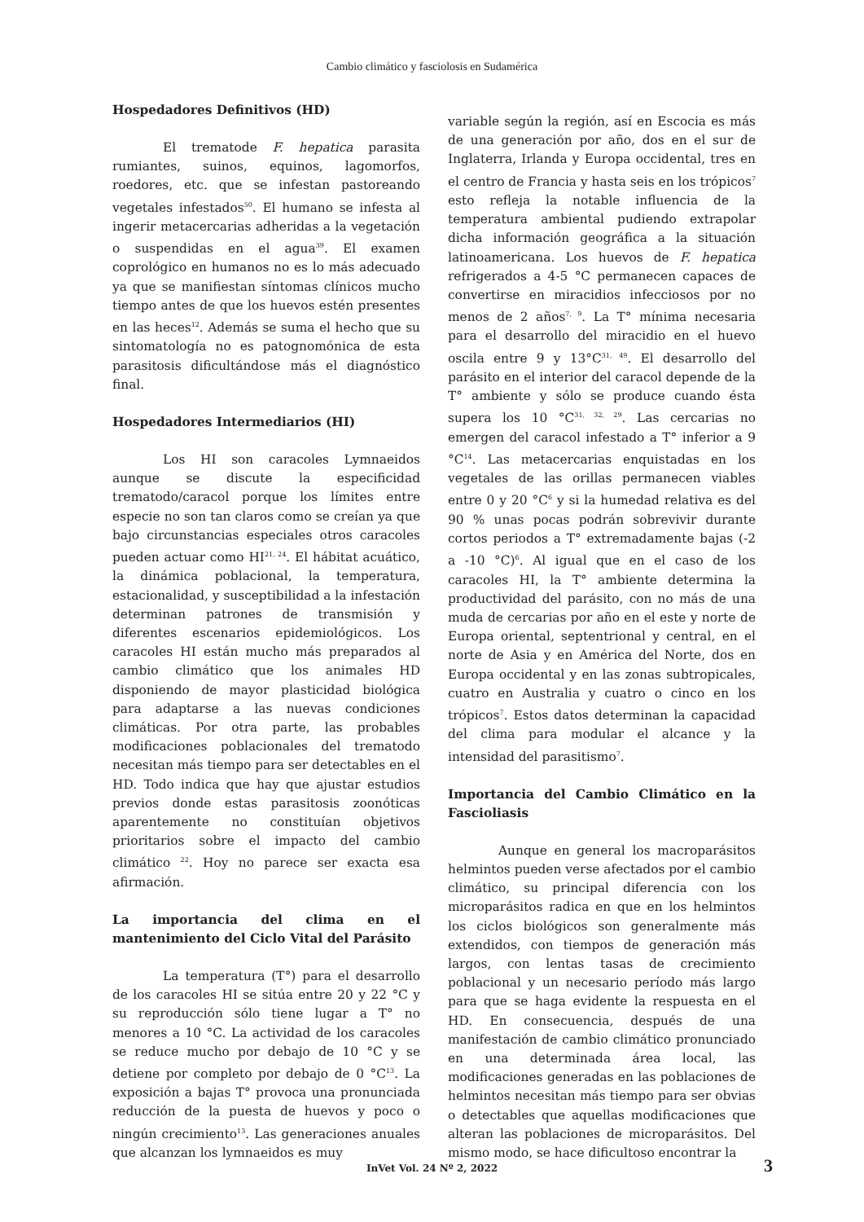Cambio climático y fasciolosis en Sudamérica
Hospedadores Definitivos (HD)
El trematode F. hepatica parasita rumiantes, suinos, equinos, lagomorfos, roedores, etc. que se infestan pastoreando vegetales infestados<sup>50</sup>. El humano se infesta al ingerir metacercarias adheridas a la vegetación o suspendidas en el agua<sup>39</sup>. El examen coprológico en humanos no es lo más adecuado ya que se manifiestan síntomas clínicos mucho tiempo antes de que los huevos estén presentes en las heces<sup>12</sup>. Además se suma el hecho que su sintomatología no es patognomónica de esta parasitosis dificultándose más el diagnóstico final.
Hospedadores Intermediarios (HI)
Los HI son caracoles Lymnaeidos aunque se discute la especificidad trematodo/caracol porque los límites entre especie no son tan claros como se creían ya que bajo circunstancias especiales otros caracoles pueden actuar como HI<sup>21, 24</sup>. El hábitat acuático, la dinámica poblacional, la temperatura, estacionalidad, y susceptibilidad a la infestación determinan patrones de transmisión y diferentes escenarios epidemiológicos. Los caracoles HI están mucho más preparados al cambio climático que los animales HD disponiendo de mayor plasticidad biológica para adaptarse a las nuevas condiciones climáticas. Por otra parte, las probables modificaciones poblacionales del trematodo necesitan más tiempo para ser detectables en el HD. Todo indica que hay que ajustar estudios previos donde estas parasitosis zoonóticas aparentemente no constituían objetivos prioritarios sobre el impacto del cambio climático <sup>22</sup>. Hoy no parece ser exacta esa afirmación.
La importancia del clima en el mantenimiento del Ciclo Vital del Parásito
La temperatura (T°) para el desarrollo de los caracoles HI se sitúa entre 20 y 22 °C y su reproducción sólo tiene lugar a T° no menores a 10 °C. La actividad de los caracoles se reduce mucho por debajo de 10 °C y se detiene por completo por debajo de 0 °C<sup>13</sup>. La exposición a bajas T° provoca una pronunciada reducción de la puesta de huevos y poco o ningún crecimiento<sup>13</sup>. Las generaciones anuales que alcanzan los lymnaeidos es muy
variable según la región, así en Escocia es más de una generación por año, dos en el sur de Inglaterra, Irlanda y Europa occidental, tres en el centro de Francia y hasta seis en los trópicos<sup>7</sup> esto refleja la notable influencia de la temperatura ambiental pudiendo extrapolar dicha información geográfica a la situación latinoamericana. Los huevos de F. hepatica refrigerados a 4-5 °C permanecen capaces de convertirse en miracidios infecciosos por no menos de 2 años<sup>7, 9</sup>. La T° mínima necesaria para el desarrollo del miracidio en el huevo oscila entre 9 y 13°C<sup>31, 49</sup>. El desarrollo del parásito en el interior del caracol depende de la T° ambiente y sólo se produce cuando ésta supera los 10 °C<sup>31, 32, 29</sup>. Las cercarias no emergen del caracol infestado a T° inferior a 9 °C<sup>14</sup>. Las metacercarias enquistadas en los vegetales de las orillas permanecen viables entre 0 y 20 °C<sup>6</sup> y si la humedad relativa es del 90 % unas pocas podrán sobrevivir durante cortos periodos a T° extremadamente bajas (-2 a -10 °C)<sup>6</sup>. Al igual que en el caso de los caracoles HI, la T° ambiente determina la productividad del parásito, con no más de una muda de cercarias por año en el este y norte de Europa oriental, septentrional y central, en el norte de Asia y en América del Norte, dos en Europa occidental y en las zonas subtropicales, cuatro en Australia y cuatro o cinco en los trópicos<sup>7</sup>. Estos datos determinan la capacidad del clima para modular el alcance y la intensidad del parasitismo<sup>7</sup>.
Importancia del Cambio Climático en la Fascioliasis
Aunque en general los macroparásitos helmintos pueden verse afectados por el cambio climático, su principal diferencia con los microparásitos radica en que en los helmintos los ciclos biológicos son generalmente más extendidos, con tiempos de generación más largos, con lentas tasas de crecimiento poblacional y un necesario período más largo para que se haga evidente la respuesta en el HD. En consecuencia, después de una manifestación de cambio climático pronunciado en una determinada área local, las modificaciones generadas en las poblaciones de helmintos necesitan más tiempo para ser obvias o detectables que aquellas modificaciones que alteran las poblaciones de microparásitos. Del mismo modo, se hace dificultoso encontrar la
InVet Vol. 24 Nº 2, 2022 3